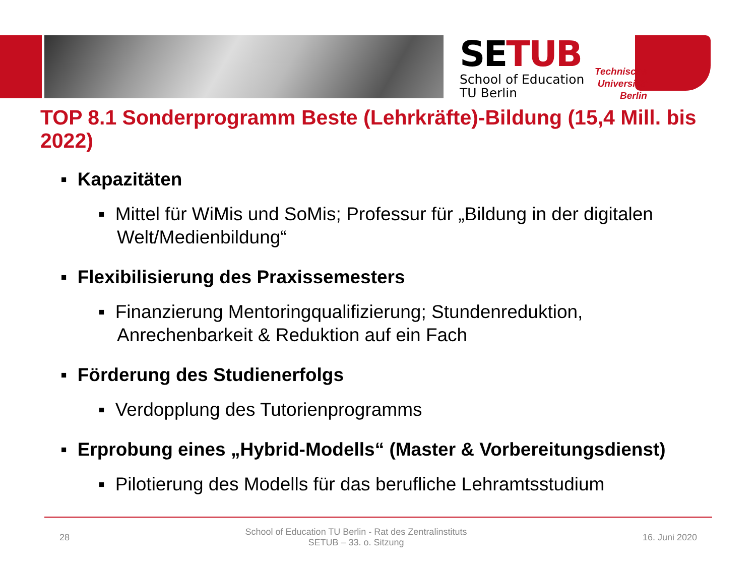SETUB
School of Education
TU Berlin
Technische
Universität
Berlin
TOP 8.1 Sonderprogramm Beste (Lehrkräfte)-Bildung (15,4 Mill. bis 2022)
▪ Kapazitäten
▪ Mittel für WiMis und SoMis; Professur für „Bildung in der digitalen Welt/Medienbildung“
▪ Flexibilisierung des Praxissemesters
▪ Finanzierung Mentoringqualifizierung; Stundenreduktion, Anrechenbarkeit & Reduktion auf ein Fach
▪ Förderung des Studienerfolgs
▪ Verdopplung des Tutorienprogramms
▪ Erprobung eines „Hybrid-Modells“ (Master & Vorbereitungsdienst)
▪ Pilotierung des Modells für das berufliche Lehramtsstudium
28 School of Education TU Berlin - Rat des Zentralinstituts
SETUB – 33. o. Sitzung 16. Juni 2020